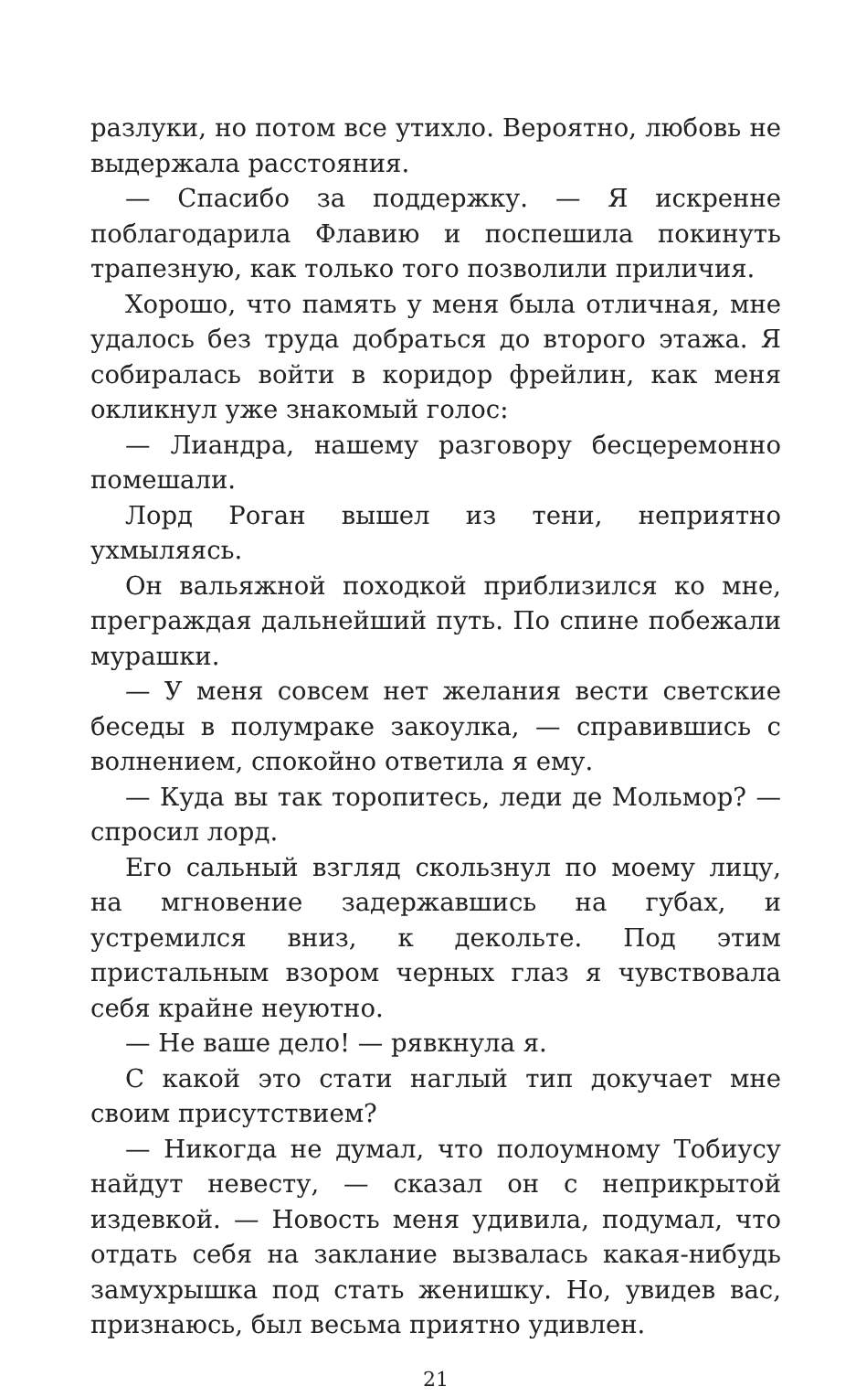разлуки, но потом все утихло. Вероятно, любовь не выдержала расстояния.
— Спасибо за поддержку. — Я искренне поблагодарила Флавию и поспешила покинуть трапезную, как только того позволили приличия.
Хорошо, что память у меня была отличная, мне удалось без труда добраться до второго этажа. Я собиралась войти в коридор фрейлин, как меня окликнул уже знакомый голос:
— Лиандра, нашему разговору бесцеремонно помешали.
Лорд Роган вышел из тени, неприятно ухмыляясь.
Он вальяжной походкой приблизился ко мне, преграждая дальнейший путь. По спине побежали мурашки.
— У меня совсем нет желания вести светские беседы в полумраке закоулка, — справившись с волнением, спокойно ответила я ему.
— Куда вы так торопитесь, леди де Мольмор? — спросил лорд.
Его сальный взгляд скользнул по моему лицу, на мгновение задержавшись на губах, и устремился вниз, к декольте. Под этим пристальным взором черных глаз я чувствовала себя крайне неуютно.
— Не ваше дело! — рявкнула я.
С какой это стати наглый тип докучает мне своим присутствием?
— Никогда не думал, что полоумному Тобиусу найдут невесту, — сказал он с неприкрытой издевкой. — Новость меня удивила, подумал, что отдать себя на заклание вызвалась какая-нибудь замухрышка под стать женишку. Но, увидев вас, признаюсь, был весьма приятно удивлен.
21